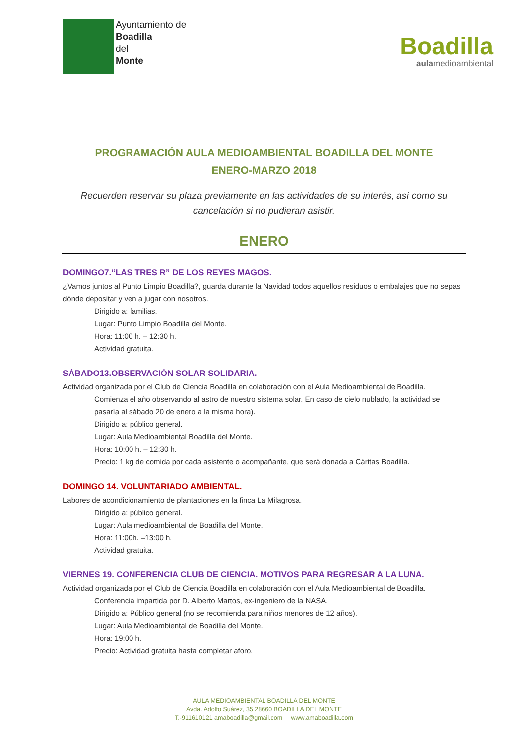Ayuntamiento de
Boadilla
del
Monte
Boadilla
aulamedioambiental
PROGRAMACIÓN AULA MEDIOAMBIENTAL BOADILLA DEL MONTE
ENERO-MARZO 2018
Recuerden reservar su plaza previamente en las actividades de su interés, así como su cancelación si no pudieran asistir.
ENERO
DOMINGO7.“LAS TRES R” DE LOS REYES MAGOS.
¿Vamos juntos al Punto Limpio Boadilla?, guarda durante la Navidad todos aquellos residuos o embalajes que no sepas dónde depositar y ven a jugar con nosotros.
Dirigido a: familias.
Lugar: Punto Limpio Boadilla del Monte.
Hora: 11:00 h. – 12:30 h.
Actividad gratuita.
SÁBADO13.OBSERVACIÓN SOLAR SOLIDARIA.
Actividad organizada por el Club de Ciencia Boadilla en colaboración con el Aula Medioambiental de Boadilla.
Comienza el año observando al astro de nuestro sistema solar. En caso de cielo nublado, la actividad se pasaría al sábado 20 de enero a la misma hora).
Dirigido a: público general.
Lugar: Aula Medioambiental Boadilla del Monte.
Hora: 10:00 h. – 12:30 h.
Precio: 1 kg de comida por cada asistente o acompañante, que será donada a Cáritas Boadilla.
DOMINGO 14. VOLUNTARIADO AMBIENTAL.
Labores de acondicionamiento de plantaciones en la finca La Milagrosa.
Dirigido a: público general.
Lugar: Aula medioambiental de Boadilla del Monte.
Hora: 11:00h. –13:00 h.
Actividad gratuita.
VIERNES 19. CONFERENCIA CLUB DE CIENCIA. MOTIVOS PARA REGRESAR A LA LUNA.
Actividad organizada por el Club de Ciencia Boadilla en colaboración con el Aula Medioambiental de Boadilla.
Conferencia impartida por D. Alberto Martos, ex-ingeniero de la NASA.
Dirigido a: Público general (no se recomienda para niños menores de 12 años).
Lugar: Aula Medioambiental de Boadilla del Monte.
Hora: 19:00 h.
Precio: Actividad gratuita hasta completar aforo.
AULA MEDIOAMBIENTAL BOADILLA DEL MONTE
Avda. Adolfo Suárez, 35 28660 BOADILLA DEL MONTE
T.-911610121 amaboadilla@gmail.com www.amaboadilla.com